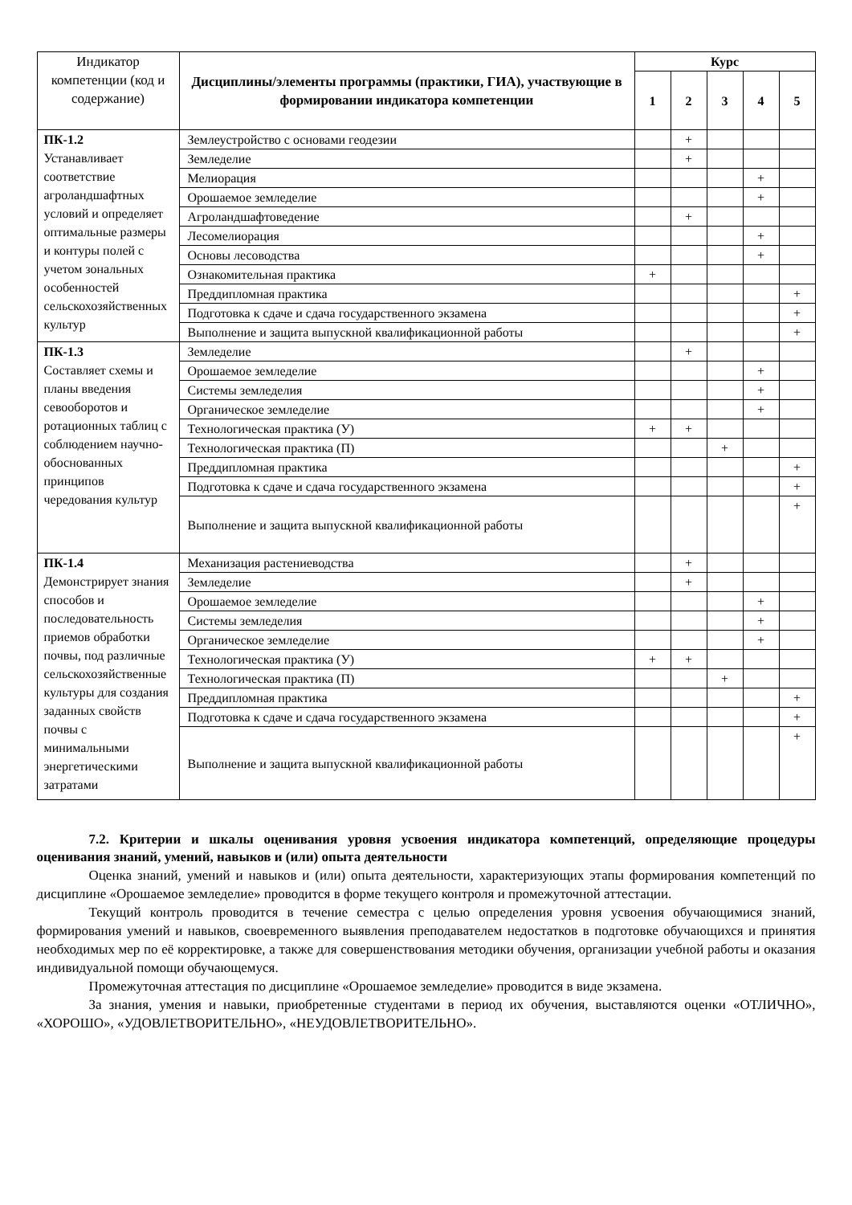| Индикатор компетенции (код и содержание) | Дисциплины/элементы программы (практики, ГИА), участвующие в формировании индикатора компетенции | Курс | | | | |
| | | 1 | 2 | 3 | 4 | 5 |
| ПК-1.2 Устанавливает соответствие агроландшафтных условий и определяет оптимальные размеры и контуры полей с учетом зональных особенностей сельскохозяйственных культур | Землеустройство с основами геодезии | | + | | | |
| | Земледелие | | + | | | |
| | Мелиорация | | | | + | |
| | Орошаемое земледелие | | | | + | |
| | Агроландшафтоведение | | + | | | |
| | Лесомелиорация | | | | + | |
| | Основы лесоводства | | | | + | |
| | Ознакомительная практика | + | | | | |
| | Преддипломная практика | | | | | + |
| | Подготовка к сдаче и сдача государственного экзамена | | | | | + |
| | Выполнение и защита выпускной квалификационной работы | | | | | + |
| ПК-1.3 Составляет схемы и планы введения севооборотов и ротационных таблиц с соблюдением научно-обоснованных принципов чередования культур | Земледелие | | + | | | |
| | Орошаемое земледелие | | | | + | |
| | Системы земледелия | | | | + | |
| | Органическое земледелие | | | | + | |
| | Технологическая практика (У) | + | + | | | |
| | Технологическая практика (П) | | | + | | |
| | Преддипломная практика | | | | | + |
| | Подготовка к сдаче и сдача государственного экзамена | | | | | + |
| | Выполнение и защита выпускной квалификационной работы | | | | | + |
| ПК-1.4 Демонстрирует знания способов и последовательность приемов обработки почвы, под различные сельскохозяйственные культуры для создания заданных свойств почвы с минимальными энергетическими затратами | Механизация растениеводства | | + | | | |
| | Земледелие | | + | | | |
| | Орошаемое земледелие | | | | + | |
| | Системы земледелия | | | | + | |
| | Органическое земледелие | | | | + | |
| | Технологическая практика (У) | + | + | | | |
| | Технологическая практика (П) | | | + | | |
| | Преддипломная практика | | | | | + |
| | Подготовка к сдаче и сдача государственного экзамена | | | | | + |
| | Выполнение и защита выпускной квалификационной работы | | | | | + |
7.2. Критерии и шкалы оценивания уровня усвоения индикатора компетенций, определяющие процедуры оценивания знаний, умений, навыков и (или) опыта деятельности
Оценка знаний, умений и навыков и (или) опыта деятельности, характеризующих этапы формирования компетенций по дисциплине «Орошаемое земледелие» проводится в форме текущего контроля и промежуточной аттестации.
Текущий контроль проводится в течение семестра с целью определения уровня усвоения обучающимися знаний, формирования умений и навыков, своевременного выявления преподавателем недостатков в подготовке обучающихся и принятия необходимых мер по её корректировке, а также для совершенствования методики обучения, организации учебной работы и оказания индивидуальной помощи обучающемуся.
Промежуточная аттестация по дисциплине «Орошаемое земледелие» проводится в виде экзамена.
За знания, умения и навыки, приобретенные студентами в период их обучения, выставляются оценки «ОТЛИЧНО», «ХОРОШО», «УДОВЛЕТВОРИТЕЛЬНО», «НЕУДОВЛЕТВОРИТЕЛЬНО».